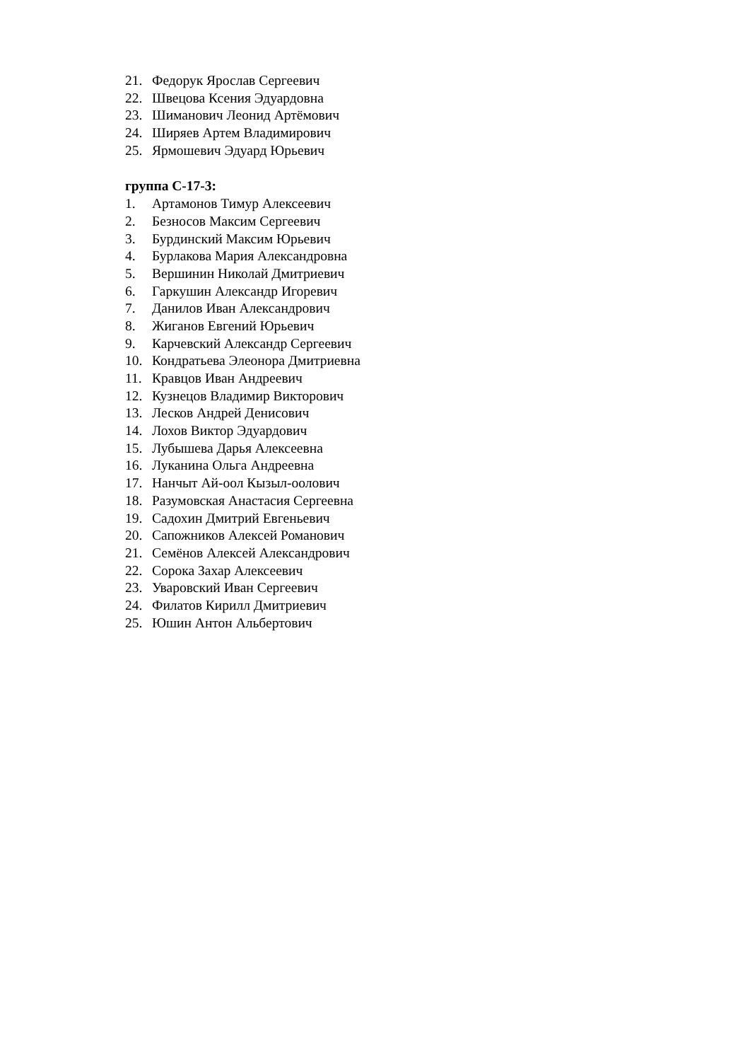21. Федорук Ярослав Сергеевич
22. Швецова Ксения Эдуардовна
23. Шиманович Леонид Артёмович
24. Ширяев Артем Владимирович
25. Ярмошевич Эдуард Юрьевич
группа С-17-3:
1. Артамонов Тимур Алексеевич
2. Безносов Максим Сергеевич
3. Бурдинский Максим Юрьевич
4. Бурлакова Мария Александровна
5. Вершинин Николай Дмитриевич
6. Гаркушин Александр Игоревич
7. Данилов Иван Александрович
8. Жиганов Евгений Юрьевич
9. Карчевский Александр Сергеевич
10. Кондратьева Элеонора Дмитриевна
11. Кравцов Иван Андреевич
12. Кузнецов Владимир Викторович
13. Лесков Андрей Денисович
14. Лохов Виктор Эдуардович
15. Лубышева Дарья Алексеевна
16. Луканина Ольга Андреевна
17. Нанчыт Ай-оол Кызыл-оолович
18. Разумовская Анастасия Сергеевна
19. Садохин Дмитрий Евгеньевич
20. Сапожников Алексей Романович
21. Семёнов Алексей Александрович
22. Сорока Захар Алексеевич
23. Уваровский Иван Сергеевич
24. Филатов Кирилл Дмитриевич
25. Юшин Антон Альбертович